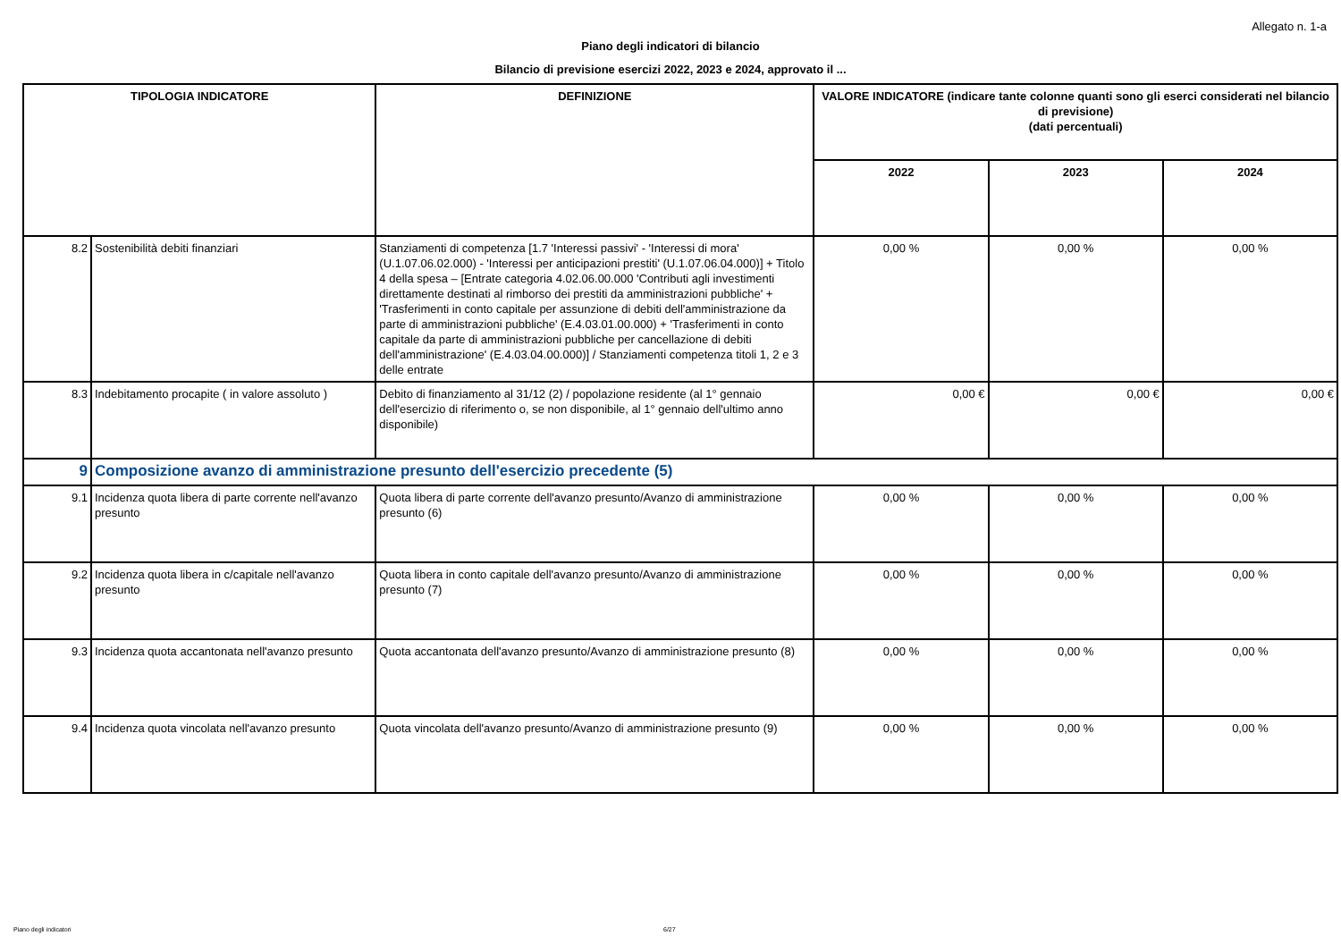Allegato n. 1-a
Piano degli indicatori di bilancio
Bilancio di previsione esercizi 2022, 2023 e 2024, approvato il ...
| TIPOLOGIA INDICATORE | | DEFINIZIONE | VALORE INDICATORE (indicare tante colonne quanti sono gli eserci considerati nel bilancio di previsione) (dati percentuali) | | |
| --- | --- | --- | --- | --- | --- |
| | | | 2022 | 2023 | 2024 |
| 8.2 | Sostenibilità debiti finanziari | Stanziamenti di competenza [1.7 'Interessi passivi' - 'Interessi di mora' (U.1.07.06.02.000) - 'Interessi per anticipazioni prestiti' (U.1.07.06.04.000)] + Titolo 4 della spesa – [Entrate categoria 4.02.06.00.000 'Contributi agli investimenti direttamente destinati al rimborso dei prestiti da amministrazioni pubbliche' + 'Trasferimenti in conto capitale per assunzione di debiti dell'amministrazione da parte di amministrazioni pubbliche' (E.4.03.01.00.000) + 'Trasferimenti in conto capitale da parte di amministrazioni pubbliche per cancellazione di debiti dell'amministrazione' (E.4.03.04.00.000)] / Stanziamenti competenza titoli 1, 2 e 3 delle entrate | 0,00 % | 0,00 % | 0,00 % |
| 8.3 | Indebitamento procapite ( in valore assoluto ) | Debito di finanziamento al 31/12 (2) / popolazione residente (al 1° gennaio dell'esercizio di riferimento o, se non disponibile, al 1° gennaio dell'ultimo anno disponibile) | 0,00 € | 0,00 € | 0,00 € |
| 9 | Composizione avanzo di amministrazione presunto dell'esercizio precedente (5) | | | | |
| 9.1 | Incidenza quota libera di parte corrente nell'avanzo presunto | Quota libera di parte corrente dell'avanzo presunto/Avanzo di amministrazione presunto (6) | 0,00 % | 0,00 % | 0,00 % |
| 9.2 | Incidenza quota libera in c/capitale nell'avanzo presunto | Quota libera in conto capitale dell'avanzo presunto/Avanzo di amministrazione presunto (7) | 0,00 % | 0,00 % | 0,00 % |
| 9.3 | Incidenza quota accantonata nell'avanzo presunto | Quota accantonata dell'avanzo presunto/Avanzo di amministrazione presunto (8) | 0,00 % | 0,00 % | 0,00 % |
| 9.4 | Incidenza quota vincolata nell'avanzo presunto | Quota vincolata dell'avanzo presunto/Avanzo di amministrazione presunto (9) | 0,00 % | 0,00 % | 0,00 % |
Piano degli indicatori 6/27